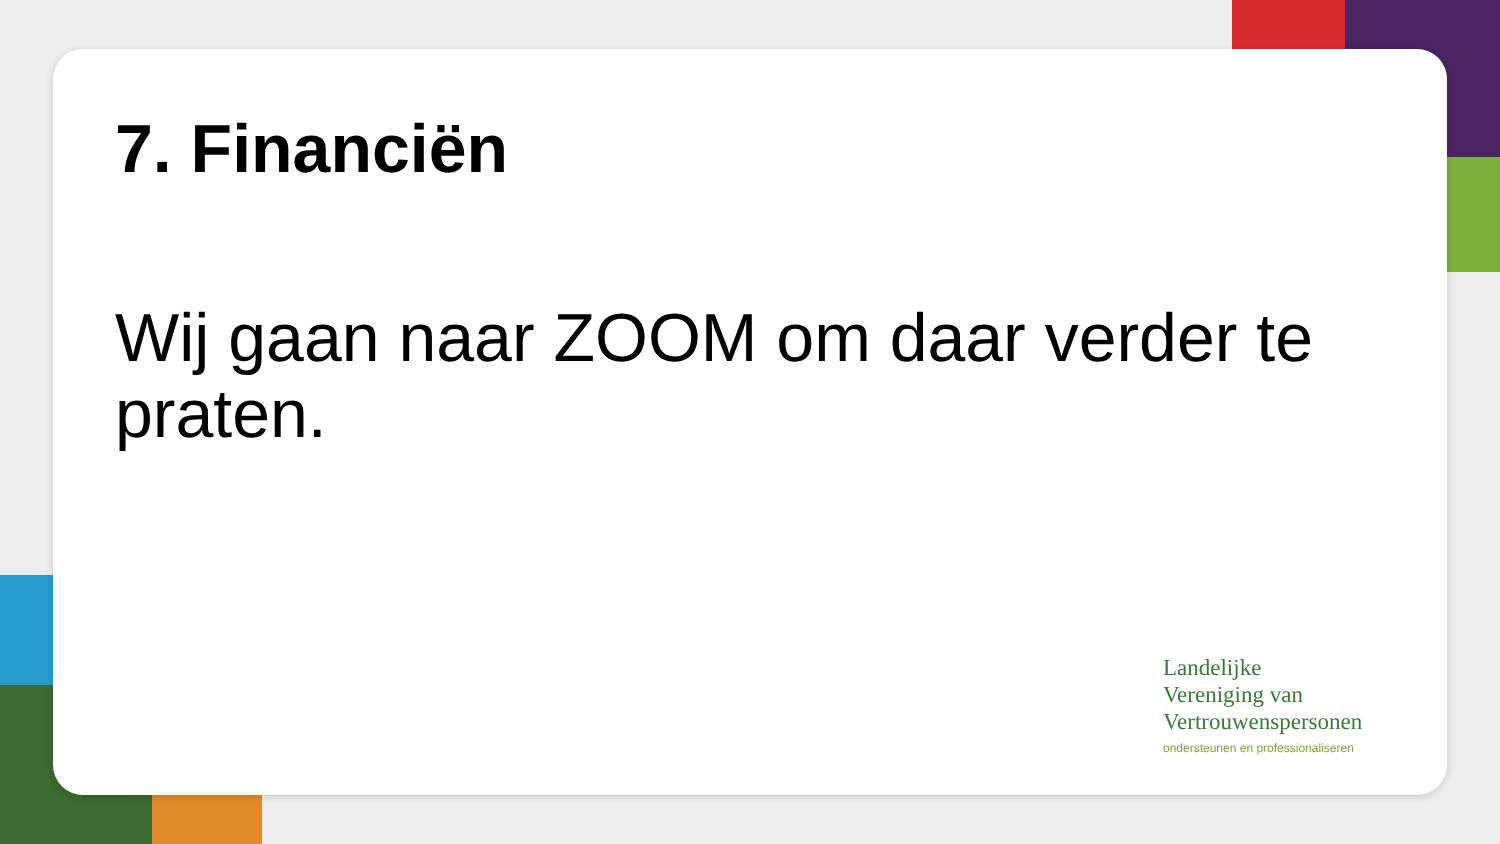7. Financiën
Wij gaan naar ZOOM om daar verder te praten.
Landelijke
Vereniging van
Vertrouwenspersonen
ondersteunen en professionaliseren